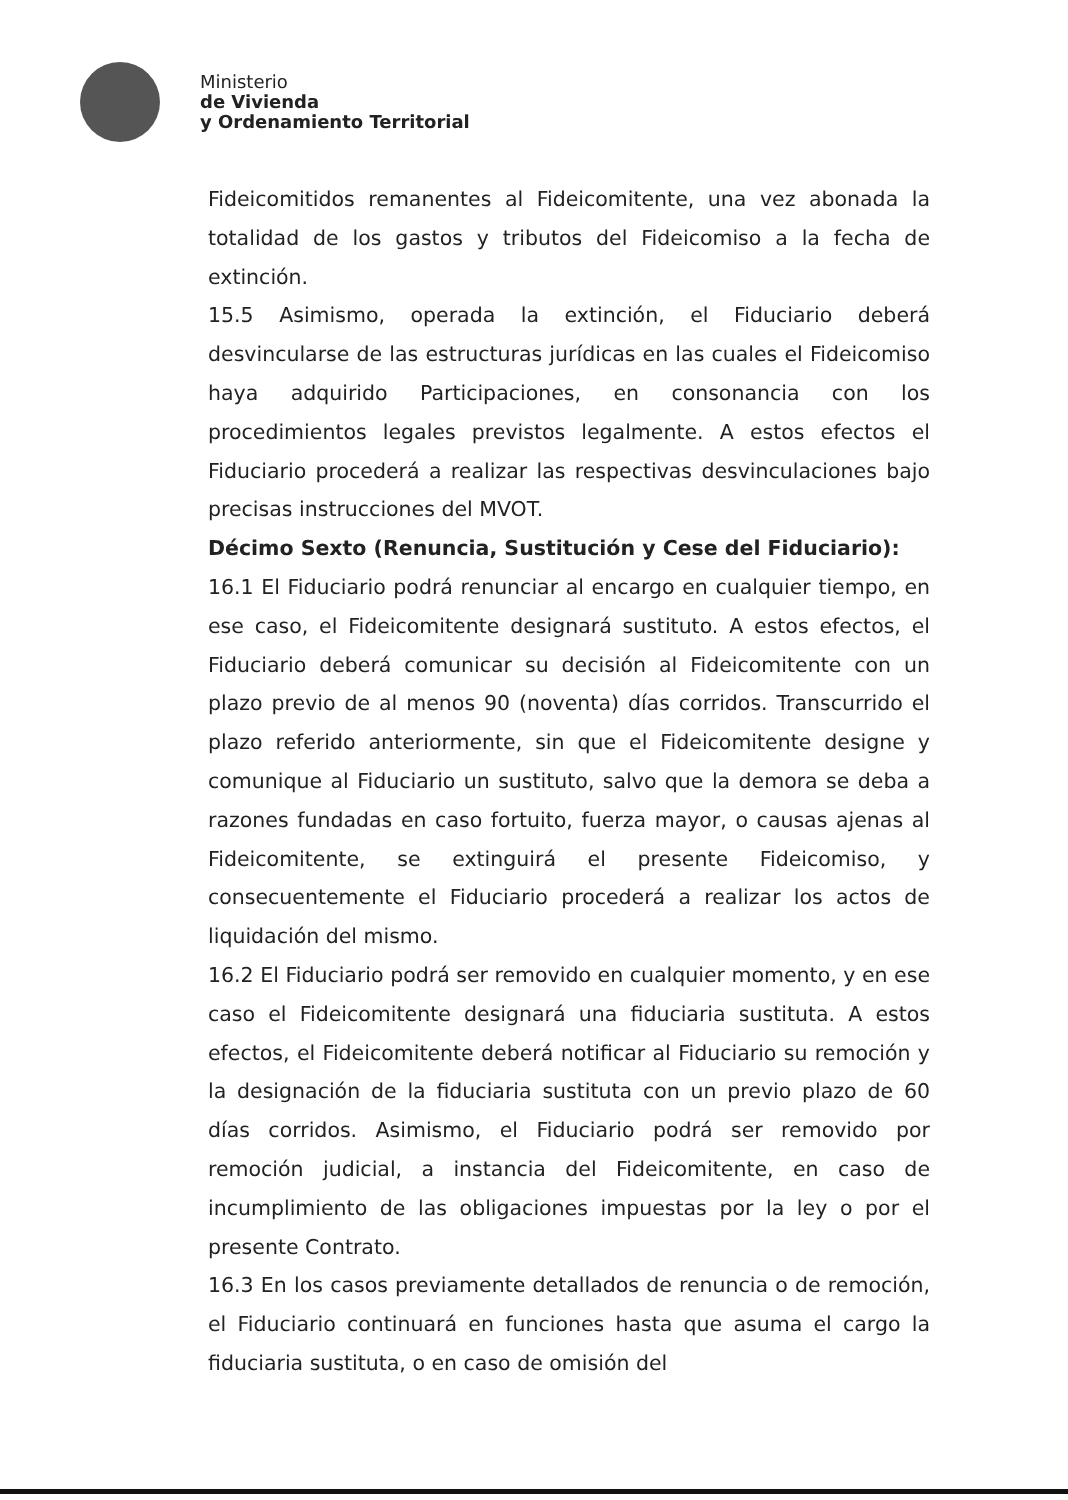Ministerio
de Vivienda
y Ordenamiento Territorial
Fideicomitidos remanentes al Fideicomitente, una vez abonada la totalidad de los gastos y tributos del Fideicomiso a la fecha de extinción.
15.5 Asimismo, operada la extinción, el Fiduciario deberá desvincularse de las estructuras jurídicas en las cuales el Fideicomiso haya adquirido Participaciones, en consonancia con los procedimientos legales previstos legalmente. A estos efectos el Fiduciario procederá a realizar las respectivas desvinculaciones bajo precisas instrucciones del MVOT.
Décimo Sexto (Renuncia, Sustitución y Cese del Fiduciario):
16.1 El Fiduciario podrá renunciar al encargo en cualquier tiempo, en ese caso, el Fideicomitente designará sustituto. A estos efectos, el Fiduciario deberá comunicar su decisión al Fideicomitente con un plazo previo de al menos 90 (noventa) días corridos. Transcurrido el plazo referido anteriormente, sin que el Fideicomitente designe y comunique al Fiduciario un sustituto, salvo que la demora se deba a razones fundadas en caso fortuito, fuerza mayor, o causas ajenas al Fideicomitente, se extinguirá el presente Fideicomiso, y consecuentemente el Fiduciario procederá a realizar los actos de liquidación del mismo.
16.2 El Fiduciario podrá ser removido en cualquier momento, y en ese caso el Fideicomitente designará una fiduciaria sustituta. A estos efectos, el Fideicomitente deberá notificar al Fiduciario su remoción y la designación de la fiduciaria sustituta con un previo plazo de 60 días corridos. Asimismo, el Fiduciario podrá ser removido por remoción judicial, a instancia del Fideicomitente, en caso de incumplimiento de las obligaciones impuestas por la ley o por el presente Contrato.
16.3 En los casos previamente detallados de renuncia o de remoción, el Fiduciario continuará en funciones hasta que asuma el cargo la fiduciaria sustituta, o en caso de omisión del